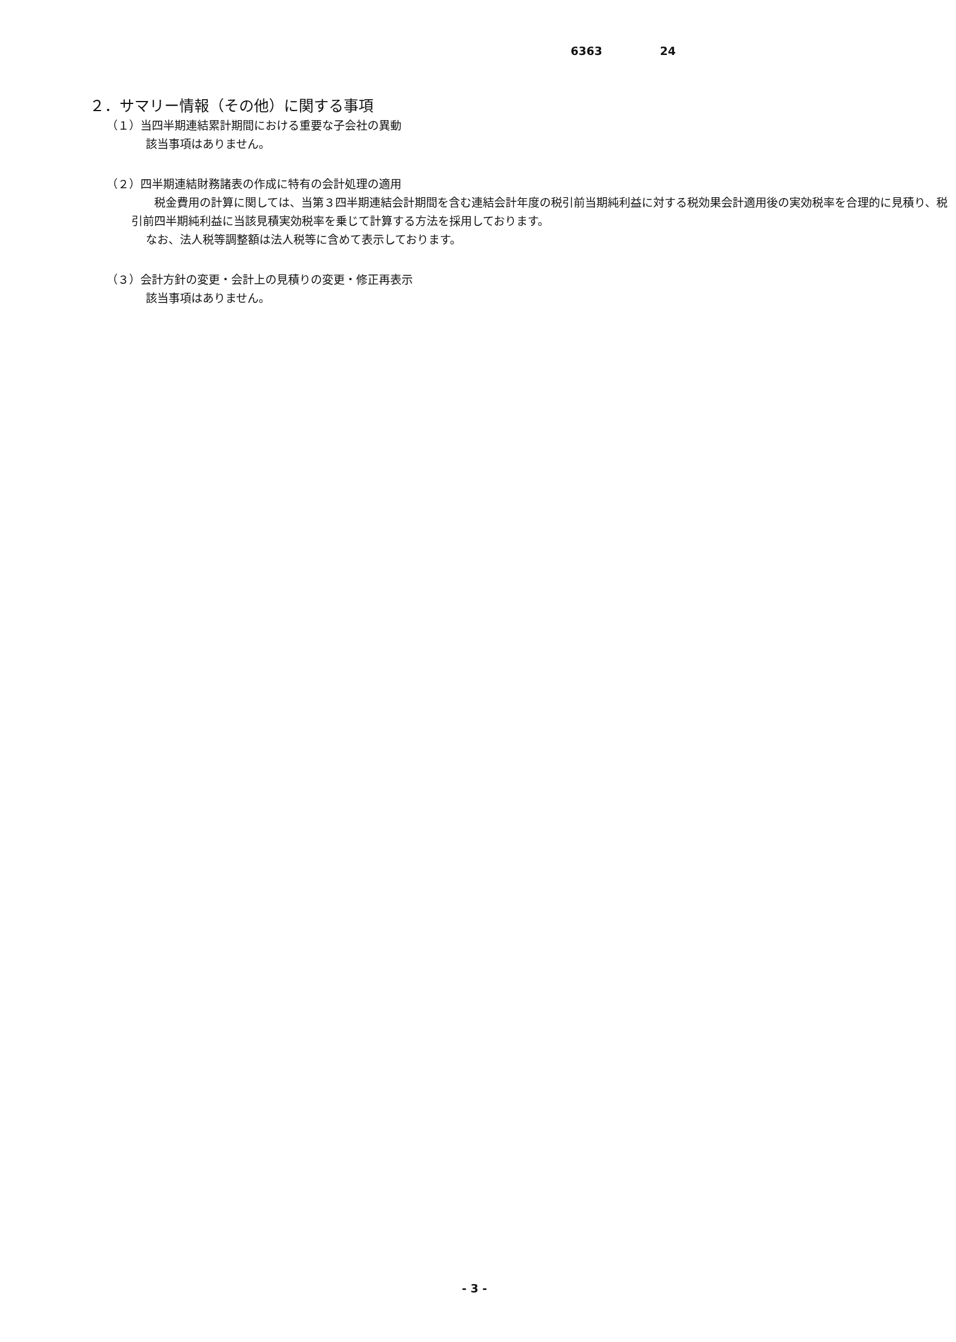6363 24
２．サマリー情報（その他）に関する事項
（１）当四半期連結累計期間における重要な子会社の異動
該当事項はありません。
（２）四半期連結財務諸表の作成に特有の会計処理の適用
　　税金費用の計算に関しては、当第３四半期連結会計期間を含む連結会計年度の税引前当期純利益に対する税効果会計適用後の実効税率を合理的に見積り、税引前四半期純利益に当該見積実効税率を乗じて計算する方法を採用しております。
なお、法人税等調整額は法人税等に含めて表示しております。
（３）会計方針の変更・会計上の見積りの変更・修正再表示
該当事項はありません。
- 3 -